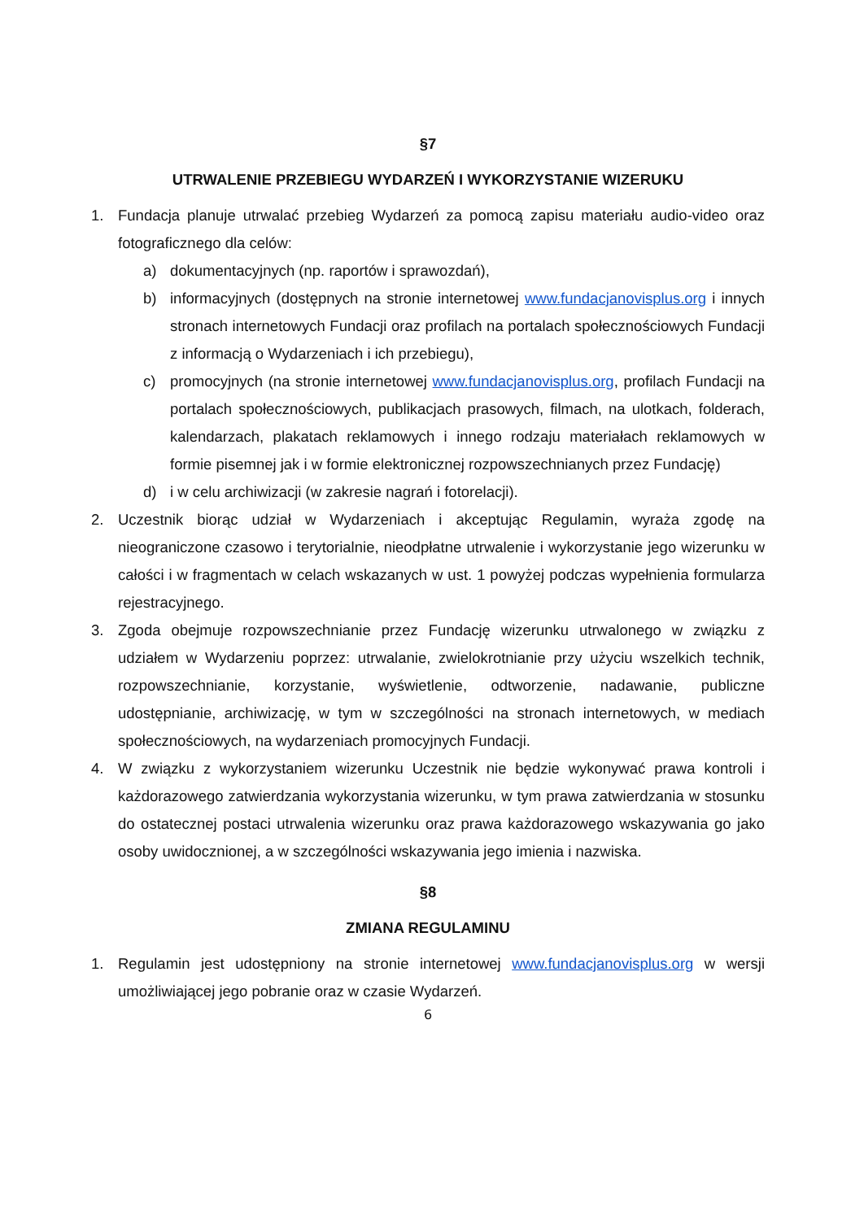§7
UTRWALENIE PRZEBIEGU WYDARZEŃ I WYKORZYSTANIE WIZERUKU
1. Fundacja planuje utrwalać przebieg Wydarzeń za pomocą zapisu materiału audio-video oraz fotograficznego dla celów:
a) dokumentacyjnych (np. raportów i sprawozdań),
b) informacyjnych (dostępnych na stronie internetowej www.fundacjanovisplus.org i innych stronach internetowych Fundacji oraz profilach na portalach społecznościowych Fundacji z informacją o Wydarzeniach i ich przebiegu),
c) promocyjnych (na stronie internetowej www.fundacjanovisplus.org, profilach Fundacji na portalach społecznościowych, publikacjach prasowych, filmach, na ulotkach, folderach, kalendarzach, plakatach reklamowych i innego rodzaju materiałach reklamowych w formie pisemnej jak i w formie elektronicznej rozpowszechnianych przez Fundację)
d) i w celu archiwizacji (w zakresie nagrań i fotorelacji).
2. Uczestnik biorąc udział w Wydarzeniach i akceptując Regulamin, wyraża zgodę na nieograniczone czasowo i terytorialnie, nieodpłatne utrwalenie i wykorzystanie jego wizerunku w całości i w fragmentach w celach wskazanych w ust. 1 powyżej podczas wypełnienia formularza rejestracyjnego.
3. Zgoda obejmuje rozpowszechnianie przez Fundację wizerunku utrwalonego w związku z udziałem w Wydarzeniu poprzez: utrwalanie, zwielokrotnianie przy użyciu wszelkich technik, rozpowszechnianie, korzystanie, wyświetlenie, odtworzenie, nadawanie, publiczne udostępnianie, archiwizację, w tym w szczególności na stronach internetowych, w mediach społecznościowych, na wydarzeniach promocyjnych Fundacji.
4. W związku z wykorzystaniem wizerunku Uczestnik nie będzie wykonywać prawa kontroli i każdorazowego zatwierdzania wykorzystania wizerunku, w tym prawa zatwierdzania w stosunku do ostatecznej postaci utrwalenia wizerunku oraz prawa każdorazowego wskazywania go jako osoby uwidocznionej, a w szczególności wskazywania jego imienia i nazwiska.
§8
ZMIANA REGULAMINU
1. Regulamin jest udostępniony na stronie internetowej www.fundacjanovisplus.org w wersji umożliwiającej jego pobranie oraz w czasie Wydarzeń.
6